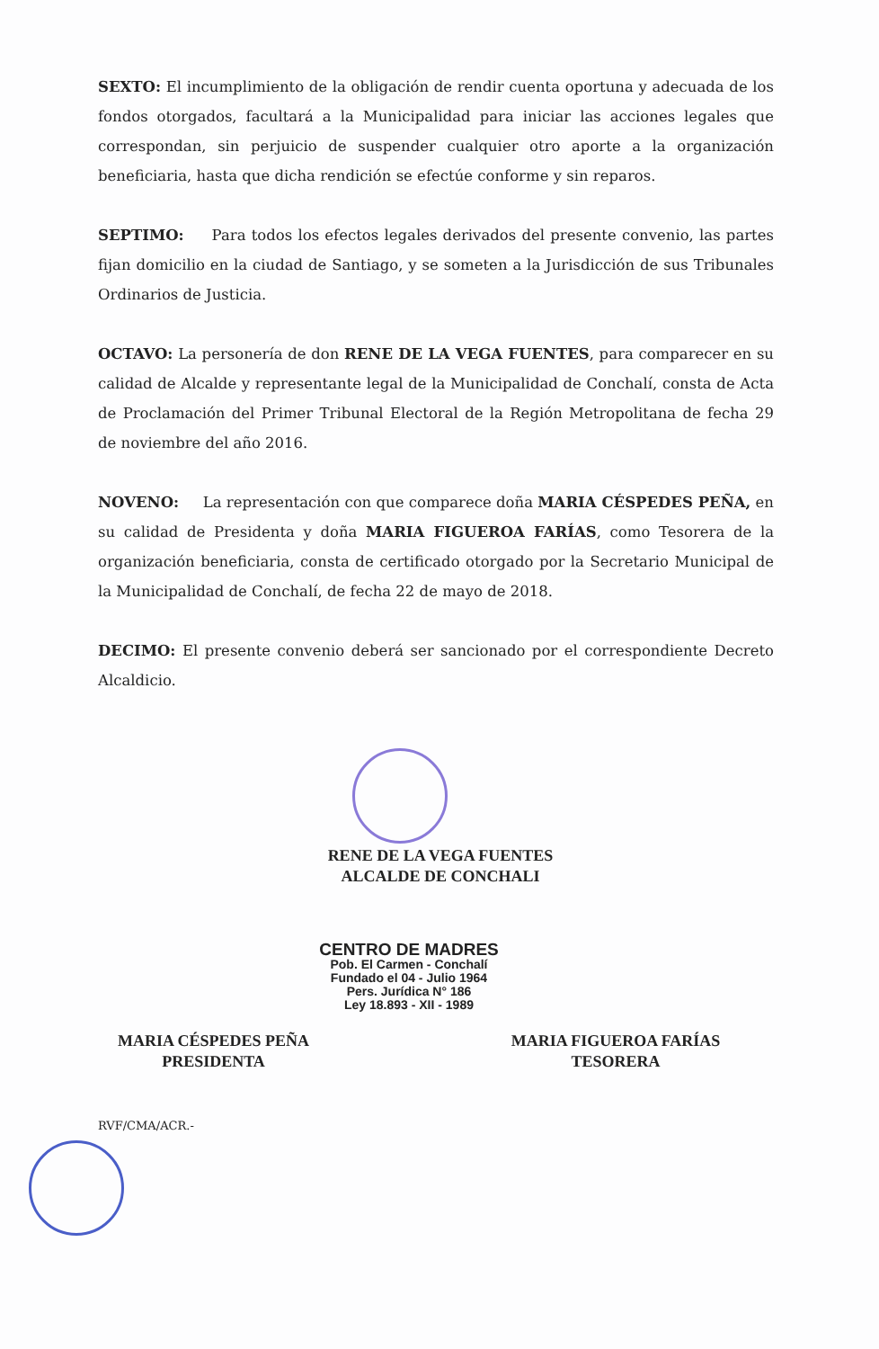SEXTO: El incumplimiento de la obligación de rendir cuenta oportuna y adecuada de los fondos otorgados, facultará a la Municipalidad para iniciar las acciones legales que correspondan, sin perjuicio de suspender cualquier otro aporte a la organización beneficiaria, hasta que dicha rendición se efectúe conforme y sin reparos.
SEPTIMO: Para todos los efectos legales derivados del presente convenio, las partes fijan domicilio en la ciudad de Santiago, y se someten a la Jurisdicción de sus Tribunales Ordinarios de Justicia.
OCTAVO: La personería de don RENE DE LA VEGA FUENTES, para comparecer en su calidad de Alcalde y representante legal de la Municipalidad de Conchalí, consta de Acta de Proclamación del Primer Tribunal Electoral de la Región Metropolitana de fecha 29 de noviembre del año 2016.
NOVENO: La representación con que comparece doña MARIA CÉSPEDES PEÑA, en su calidad de Presidenta y doña MARIA FIGUEROA FARÍAS, como Tesorera de la organización beneficiaria, consta de certificado otorgado por la Secretario Municipal de la Municipalidad de Conchalí, de fecha 22 de mayo de 2018.
DECIMO: El presente convenio deberá ser sancionado por el correspondiente Decreto Alcaldicio.
RENE DE LA VEGA FUENTES
ALCALDE DE CONCHALI
CENTRO DE MADRES
Pob. El Carmen - Conchalí
Fundado el 04 - Julio 1964
Pers. Jurídica N° 186
Ley 18.893 - XII - 1989
MARIA CÉSPEDES PEÑA
PRESIDENTA
MARIA FIGUEROA FARÍAS
TESORERA
RVF/CMA/ACR.-